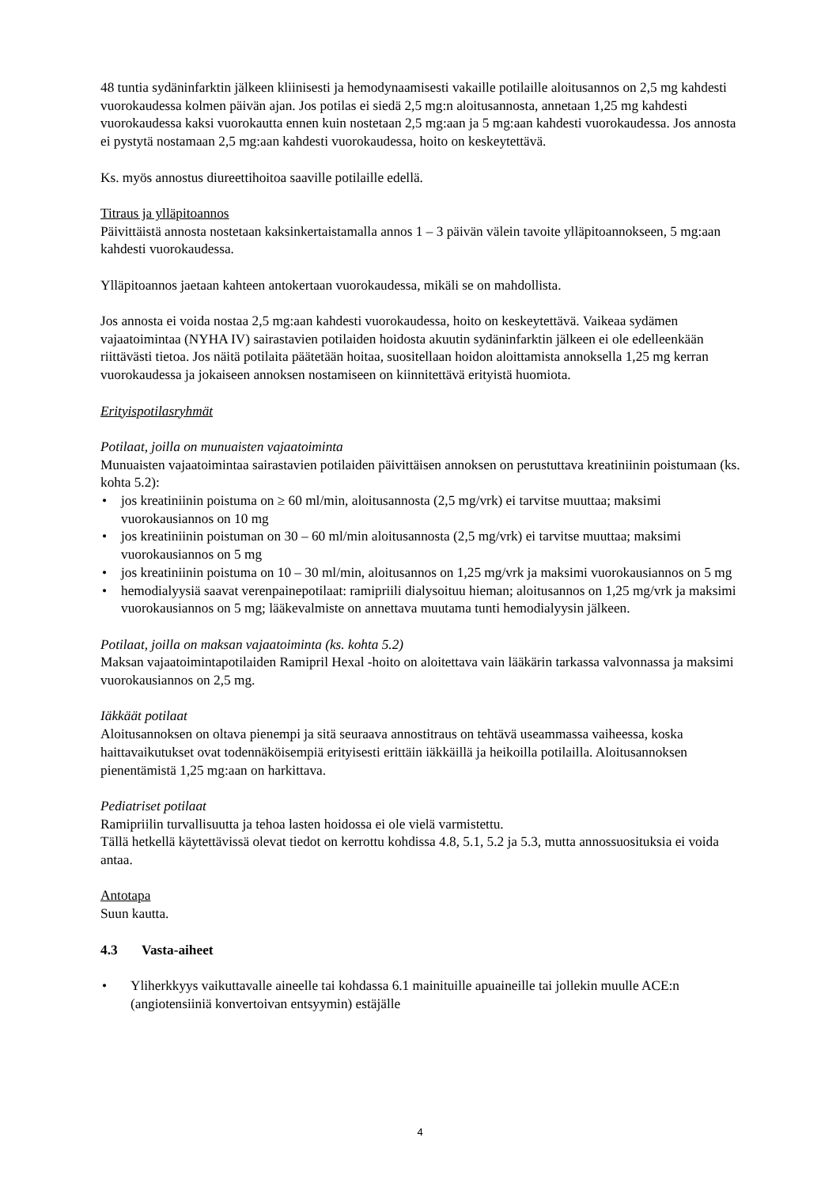48 tuntia sydäninfarktin jälkeen kliinisesti ja hemodynaamisesti vakaille potilaille aloitusannos on 2,5 mg kahdesti vuorokaudessa kolmen päivän ajan. Jos potilas ei siedä 2,5 mg:n aloitusannosta, annetaan 1,25 mg kahdesti vuorokaudessa kaksi vuorokautta ennen kuin nostetaan 2,5 mg:aan ja 5 mg:aan kahdesti vuorokaudessa. Jos annosta ei pystytä nostamaan 2,5 mg:aan kahdesti vuorokaudessa, hoito on keskeytettävä.
Ks. myös annostus diureettihoitoa saaville potilaille edellä.
Titraus ja ylläpitoannos
Päivittäistä annosta nostetaan kaksinkertaistamalla annos 1 – 3 päivän välein tavoite ylläpitoannokseen, 5 mg:aan kahdesti vuorokaudessa.
Ylläpitoannos jaetaan kahteen antokertaan vuorokaudessa, mikäli se on mahdollista.
Jos annosta ei voida nostaa 2,5 mg:aan kahdesti vuorokaudessa, hoito on keskeytettävä. Vaikeaa sydämen vajaatoimintaa (NYHA IV) sairastavien potilaiden hoidosta akuutin sydäninfarktin jälkeen ei ole edelleenkään riittävästi tietoa. Jos näitä potilaita päätetään hoitaa, suositellaan hoidon aloittamista annoksella 1,25 mg kerran vuorokaudessa ja jokaiseen annoksen nostamiseen on kiinnitettävä erityistä huomiota.
Erityispotilasryhmät
Potilaat, joilla on munuaisten vajaatoiminta
Munuaisten vajaatoimintaa sairastavien potilaiden päivittäisen annoksen on perustuttava kreatiniinin poistumaan (ks. kohta 5.2):
• jos kreatiniinin poistuma on ≥ 60 ml/min, aloitusannosta (2,5 mg/vrk) ei tarvitse muuttaa; maksimi vuorokausiannos on 10 mg
• jos kreatiniinin poistuman on 30 – 60 ml/min aloitusannosta (2,5 mg/vrk) ei tarvitse muuttaa; maksimi vuorokausiannos on 5 mg
• jos kreatiniinin poistuma on 10 – 30 ml/min, aloitusannos on 1,25 mg/vrk ja maksimi vuorokausiannos on 5 mg
• hemodialyysiä saavat verenpainepotilaat: ramipriili dialysoituu hieman; aloitusannos on 1,25 mg/vrk ja maksimi vuorokausiannos on 5 mg; lääkevalmiste on annettava muutama tunti hemodialyysin jälkeen.
Potilaat, joilla on maksan vajaatoiminta (ks. kohta 5.2)
Maksan vajaatoimintapotilaiden Ramipril Hexal -hoito on aloitettava vain lääkärin tarkassa valvonnassa ja maksimi vuorokausiannos on 2,5 mg.
Iäkkäät potilaat
Aloitusannoksen on oltava pienempi ja sitä seuraava annostitraus on tehtävä useammassa vaiheessa, koska haittavaikutukset ovat todennäköisempiä erityisesti erittäin iäkkäillä ja heikoilla potilailla. Aloitusannoksen pienentämistä 1,25 mg:aan on harkittava.
Pediatriset potilaat
Ramipriilin turvallisuutta ja tehoa lasten hoidossa ei ole vielä varmistettu.
Tällä hetkellä käytettävissä olevat tiedot on kerrottu kohdissa 4.8, 5.1, 5.2 ja 5.3, mutta annossuosituksia ei voida antaa.
Antotapa
Suun kautta.
4.3 Vasta-aiheet
• Yliherkkyys vaikuttavalle aineelle tai kohdassa 6.1 mainituille apuaineille tai jollekin muulle ACE:n (angiotensiiniä konvertoivan entsyymin) estäjälle
4